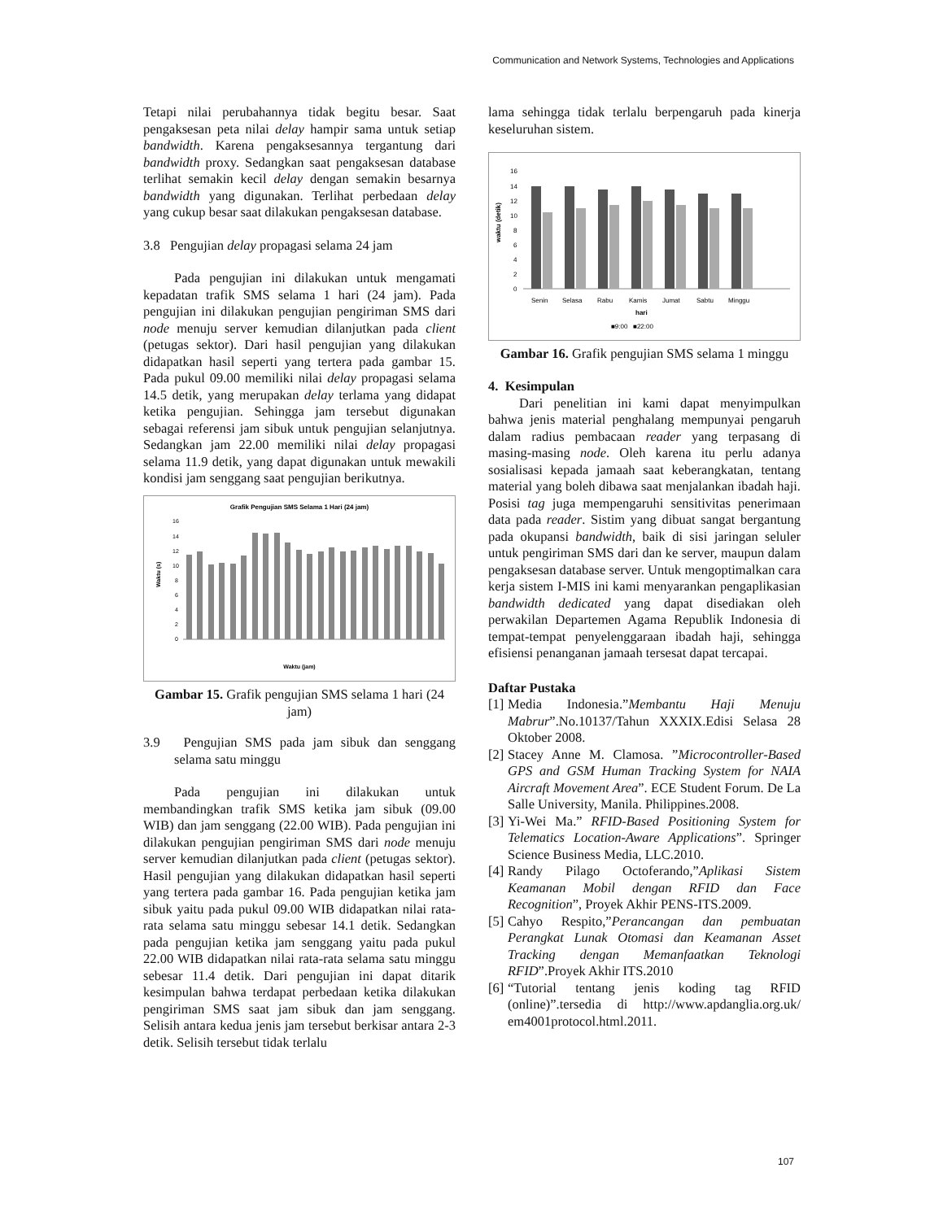Communication and Network Systems, Technologies and Applications
Tetapi nilai perubahannya tidak begitu besar. Saat pengaksesan peta nilai delay hampir sama untuk setiap bandwidth. Karena pengaksesannya tergantung dari bandwidth proxy. Sedangkan saat pengaksesan database terlihat semakin kecil delay dengan semakin besarnya bandwidth yang digunakan. Terlihat perbedaan delay yang cukup besar saat dilakukan pengaksesan database.
3.8 Pengujian delay propagasi selama 24 jam
Pada pengujian ini dilakukan untuk mengamati kepadatan trafik SMS selama 1 hari (24 jam). Pada pengujian ini dilakukan pengujian pengiriman SMS dari node menuju server kemudian dilanjutkan pada client (petugas sektor). Dari hasil pengujian yang dilakukan didapatkan hasil seperti yang tertera pada gambar 15. Pada pukul 09.00 memiliki nilai delay propagasi selama 14.5 detik, yang merupakan delay terlama yang didapat ketika pengujian. Sehingga jam tersebut digunakan sebagai referensi jam sibuk untuk pengujian selanjutnya. Sedangkan jam 22.00 memiliki nilai delay propagasi selama 11.9 detik, yang dapat digunakan untuk mewakili kondisi jam senggang saat pengujian berikutnya.
Grafik Pengujian SMS Selama 1 Hari (24 jam)
Waktu (s)
16
14
12
10
8
6
4
2
0
Waktu (jam)
Gambar 15. Grafik pengujian SMS selama 1 hari (24 jam)
3.9 Pengujian SMS pada jam sibuk dan senggang selama satu minggu
Pada pengujian ini dilakukan untuk membandingkan trafik SMS ketika jam sibuk (09.00 WIB) dan jam senggang (22.00 WIB). Pada pengujian ini dilakukan pengujian pengiriman SMS dari node menuju server kemudian dilanjutkan pada client (petugas sektor). Hasil pengujian yang dilakukan didapatkan hasil seperti yang tertera pada gambar 16. Pada pengujian ketika jam sibuk yaitu pada pukul 09.00 WIB didapatkan nilai rata-rata selama satu minggu sebesar 14.1 detik. Sedangkan pada pengujian ketika jam senggang yaitu pada pukul 22.00 WIB didapatkan nilai rata-rata selama satu minggu sebesar 11.4 detik. Dari pengujian ini dapat ditarik kesimpulan bahwa terdapat perbedaan ketika dilakukan pengiriman SMS saat jam sibuk dan jam senggang. Selisih antara kedua jenis jam tersebut berkisar antara 2-3 detik. Selisih tersebut tidak terlalu
lama sehingga tidak terlalu berpengaruh pada kinerja keseluruhan sistem.
waktu (detik)
16
14
12
10
8
6
4
2
0
Senin
Selasa
Rabu
Kamis
Jumat
Sabtu
Minggu
hari
■9:00 ■22:00
Gambar 16. Grafik pengujian SMS selama 1 minggu
4. Kesimpulan
Dari penelitian ini kami dapat menyimpulkan bahwa jenis material penghalang mempunyai pengaruh dalam radius pembacaan reader yang terpasang di masing-masing node. Oleh karena itu perlu adanya sosialisasi kepada jamaah saat keberangkatan, tentang material yang boleh dibawa saat menjalankan ibadah haji. Posisi tag juga mempengaruhi sensitivitas penerimaan data pada reader. Sistim yang dibuat sangat bergantung pada okupansi bandwidth, baik di sisi jaringan seluler untuk pengiriman SMS dari dan ke server, maupun dalam pengaksesan database server. Untuk mengoptimalkan cara kerja sistem I-MIS ini kami menyarankan pengaplikasian bandwidth dedicated yang dapat disediakan oleh perwakilan Departemen Agama Republik Indonesia di tempat-tempat penyelenggaraan ibadah haji, sehingga efisiensi penanganan jamaah tersesat dapat tercapai.
Daftar Pustaka
[1] Media Indonesia.”Membantu Haji Menuju Mabrur”.No.10137/Tahun XXXIX.Edisi Selasa 28 Oktober 2008.
[2] Stacey Anne M. Clamosa. ”Microcontroller-Based GPS and GSM Human Tracking System for NAIA Aircraft Movement Area”. ECE Student Forum. De La Salle University, Manila. Philippines.2008.
[3] Yi-Wei Ma.” RFID-Based Positioning System for Telematics Location-Aware Applications”. Springer Science Business Media, LLC.2010.
[4] Randy Pilago Octoferando,”Aplikasi Sistem Keamanan Mobil dengan RFID dan Face Recognition”, Proyek Akhir PENS-ITS.2009.
[5] Cahyo Respito,”Perancangan dan pembuatan Perangkat Lunak Otomasi dan Keamanan Asset Tracking dengan Memanfaatkan Teknologi RFID”.Proyek Akhir ITS.2010
[6] “Tutorial tentang jenis koding tag RFID (online)”.tersedia di http://www.apdanglia.org.uk/ em4001protocol.html.2011.
107